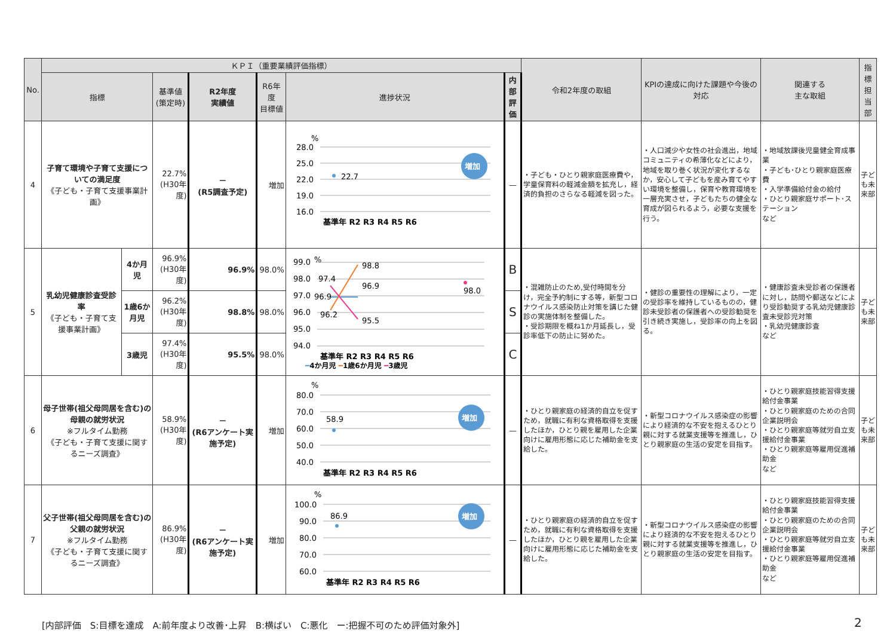| No. | ＫＰＩ（重要業績評価指標） | | | | | | | 令和2年度の取組 | KPIの達成に向けた課題や今後の対応 | 関連する 主な取組 | 指標担当部 |
| --- | --- | --- | --- | --- | --- | --- | --- | --- | --- | --- | --- |
| | 指標 | | 基準値 (策定時) | R2年度 実績値 | R6年度 目標値 | 進捗状況 | 内部 評価 | | | | |
| 4 | 子育て環境や子育て支援についての満足度 《子ども・子育て支援事業計画》 | | 22.7% (H30年度) | － (R5調査予定) | 増加 | % 28.0 25.0 22.0 19.0 16.0 22.7 増加 基準年 R2 R3 R4 R5 R6 | — | ・子ども・ひとり親家庭医療費や，学童保育料の軽減金額を拡充し，経済的負担のさらなる軽減を図った。 | ・人口減少や女性の社会進出，地域コミュニティの希薄化などにより，地域を取り巻く状況が変化するなか，安心して子どもを産み育てやすい環境を整備し，保育や教育環境を一層充実させ，子どもたちの健全な育成が図られるよう，必要な支援を行う。 | ・地域放課後児童健全育成事業 ・子ども･ひとり親家庭医療費 ・入学準備給付金の給付 ・ひとり親家庭サポート･ステーション など | 子ども未来部 |
| 5 | 乳幼児健康診査受診率 《子ども・子育て支援事業計画》 | 4か月児 | 96.9% (H30年度) | 96.9% | 98.0% | % 99.0 98.0 97.0 96.0 95.0 94.0 97.4 98.8 96.9 96.9 96.2 95.5 98.0 基準年 R2 R3 R4 R5 R6 ━ 4か月児 ━ 1歳6か月児 ━ 3歳児 | B | ・混雑防止のため,受付時間を分け，完全予約制にする等，新型コロナウイルス感染防止対策を講じた健診の実施体制を整備した。 ・受診期限を概ね1か月延長し，受診率低下の防止に努めた。 | ・健診の重要性の理解により，一定の受診率を維持しているものの，健診未受診者の保護者への受診勧奨を引き続き実施し，受診率の向上を図る。 | ・健康診査未受診者の保護者に対し，訪問や郵送などにより受診勧奨する乳幼児健康診査未受診児対策 ・乳幼児健康診査 など | 子ども未来部 |
| | | 1歳6か月児 | 96.2% (H30年度) | 98.8% | 98.0% | | S | | | | |
| | | 3歳児 | 97.4% (H30年度) | 95.5% | 98.0% | | C | | | | |
| 6 | 母子世帯(祖父母同居を含む)の母親の就労状況 ※フルタイム勤務 《子ども・子育て支援に関するニーズ調査》 | | 58.9% (H30年度) | － (R6アンケート実施予定) | 増加 | % 80.0 70.0 60.0 50.0 40.0 58.9 増加 基準年 R2 R3 R4 R5 R6 | — | ・ひとり親家庭の経済的自立を促すため，就職に有利な資格取得を支援したほか，ひとり親を雇用した企業向けに雇用形態に応じた補助金を支給した。 | ・新型コロナウイルス感染症の影響により経済的な不安を抱えるひとり親に対する就業支援等を推進し，ひとり親家庭の生活の安定を目指す。 | ・ひとり親家庭技能習得支援給付金事業 ・ひとり親家庭のための合同企業説明会 ・ひとり親家庭等就労自立支援給付金事業 ・ひとり親家庭等雇用促進補助金 など | 子ども未来部 |
| 7 | 父子世帯(祖父母同居を含む)の父親の就労状況 ※フルタイム勤務 《子ども・子育て支援に関するニーズ調査》 | | 86.9% (H30年度) | － (R6アンケート実施予定) | 増加 | % 100.0 90.0 80.0 70.0 60.0 86.9 増加 基準年 R2 R3 R4 R5 R6 | — | ・ひとり親家庭の経済的自立を促すため，就職に有利な資格取得を支援したほか，ひとり親を雇用した企業向けに雇用形態に応じた補助金を支給した。 | ・新型コロナウイルス感染症の影響により経済的な不安を抱えるひとり親に対する就業支援等を推進し，ひとり親家庭の生活の安定を目指す。 | ・ひとり親家庭技能習得支援給付金事業 ・ひとり親家庭のための合同企業説明会 ・ひとり親家庭等就労自立支援給付金事業 ・ひとり親家庭等雇用促進補助金 など | 子ども未来部 |
[内部評価　S:目標を達成　A:前年度より改善･上昇　B:横ばい　C:悪化　ー:把握不可のため評価対象外]
2